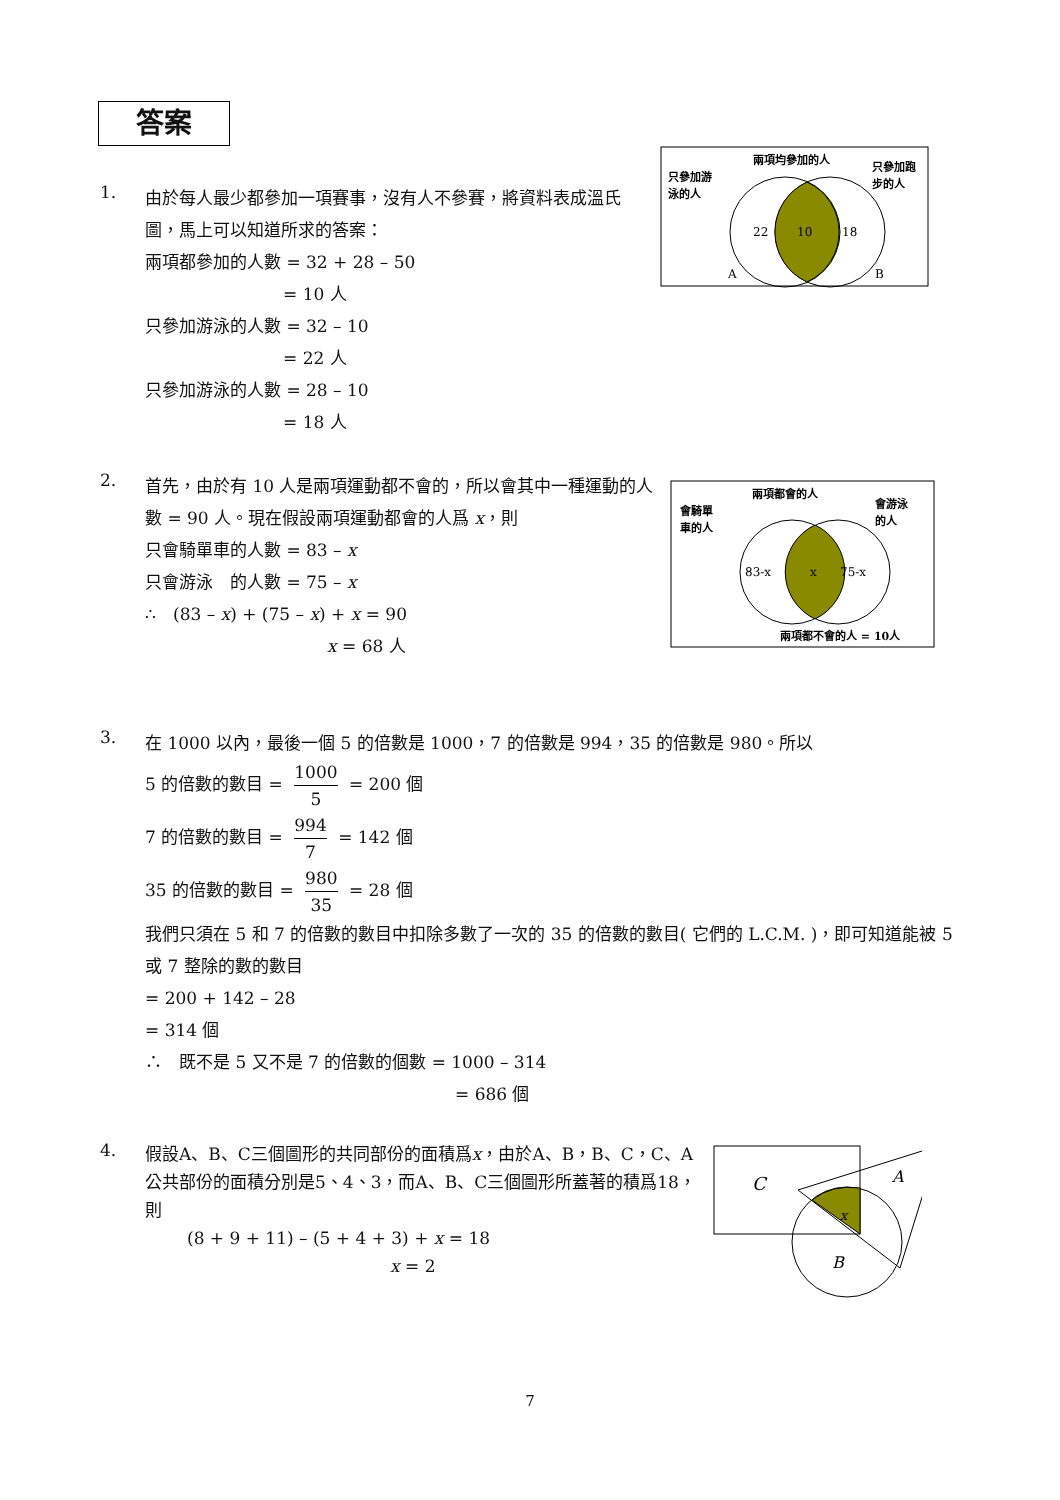答案
1.
由於每人最少都參加一項賽事，沒有人不參賽，將資料表成溫氏圖，馬上可以知道所求的答案：
兩項都參加的人數 = 32 + 28 – 50
= 10 人
只參加游泳的人數 = 32 – 10
= 22 人
只參加游泳的人數 = 28 – 10
= 18 人
22
10
18
A
B
兩項均參加的人
只參加游
泳的人
只參加跑
步的人
2.
首先，由於有 10 人是兩項運動都不會的，所以會其中一種運動的人數 = 90 人。現在假設兩項運動都會的人爲 x，則
只會騎單車的人數 = 83 – x
只會游泳　的人數 = 75 – x
∴　(83 – x) + (75 – x) + x = 90
x = 68 人
83-x
x
75-x
兩項都會的人
會騎單
車的人
會游泳
的人
兩項都不會的人 = 10人
3.
在 1000 以內，最後一個 5 的倍數是 1000，7 的倍數是 994，35 的倍數是 980。所以
5 的倍數的數目 = 1000 5 = 200 個
7 的倍數的數目 = 994 7 = 142 個
35 的倍數的數目 = 980 35 = 28 個
我們只須在 5 和 7 的倍數的數目中扣除多數了一次的 35 的倍數的數目( 它們的 L.C.M. )，即可知道能被 5 或 7 整除的數的數目
= 200 + 142 – 28
= 314 個
∴　既不是 5 又不是 7 的倍數的個數 = 1000 – 314
= 686 個
4.
假設A、B、C三個圖形的共同部份的面積爲x，由於A、B，B、C，C、A公共部份的面積分別是5、4、3，而A、B、C三個圖形所蓋著的積爲18，則
(8 + 9 + 11) – (5 + 4 + 3) + x = 18
x = 2
C
A
B
x
7